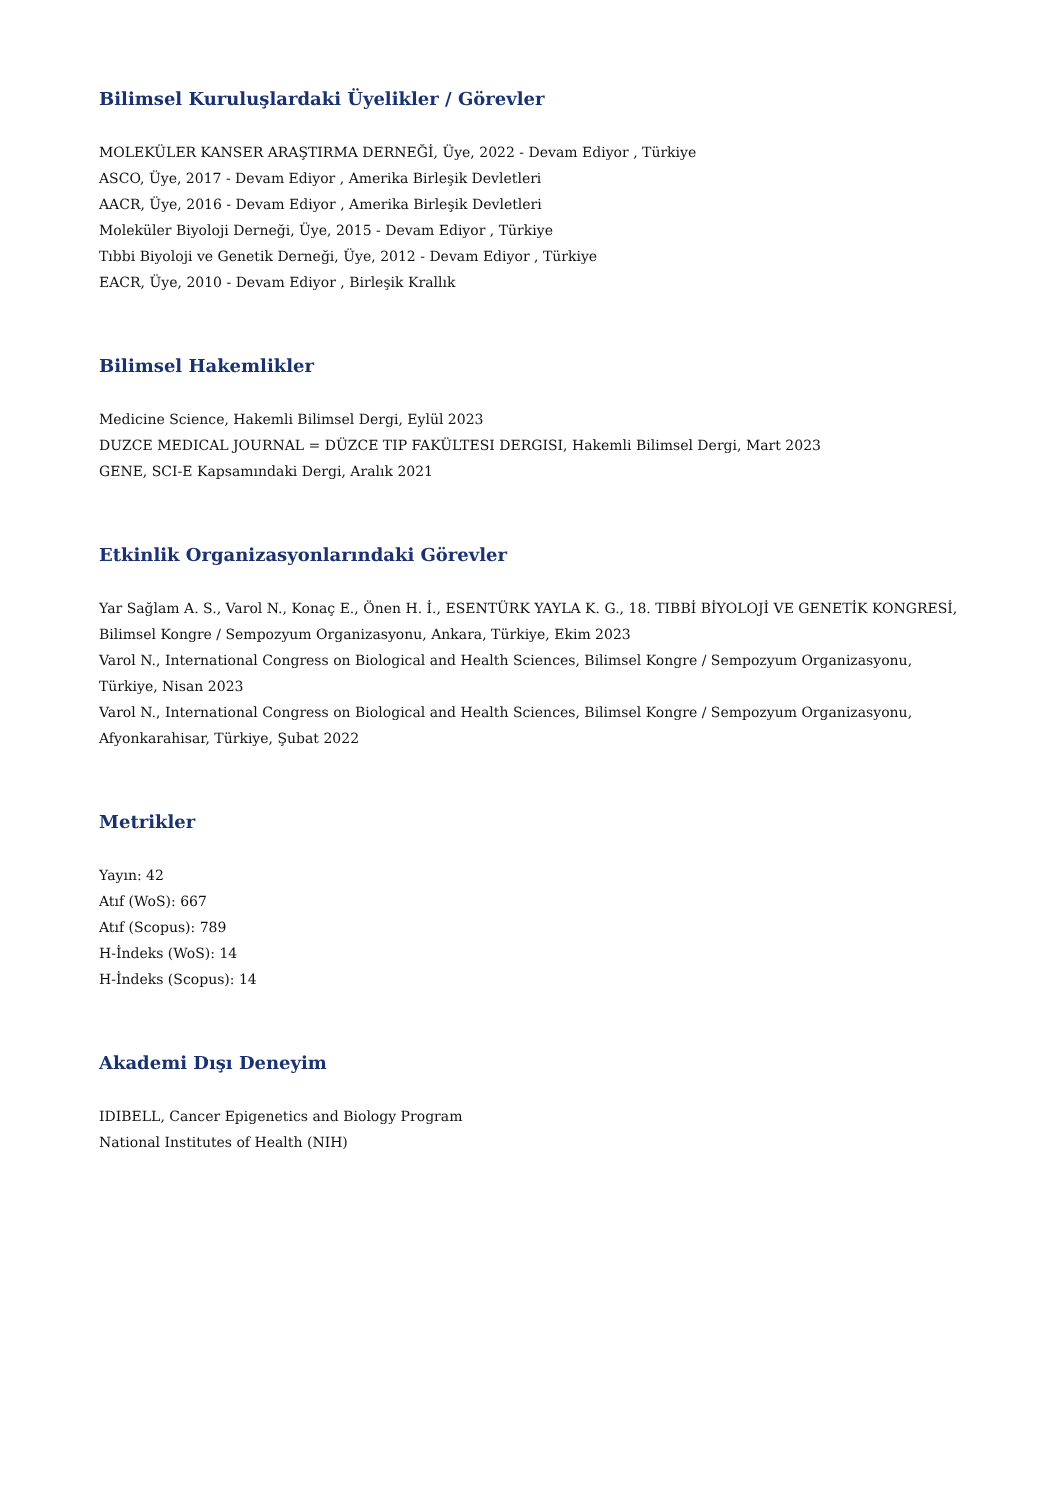Bilimsel Kuruluşlardaki Üyelikler / Görevler
MOLEKÜLER KANSER ARAŞTIRMA DERNEĞİ, Üye, 2022 - Devam Ediyor , Türkiye
ASCO, Üye, 2017 - Devam Ediyor , Amerika Birleşik Devletleri
AACR, Üye, 2016 - Devam Ediyor , Amerika Birleşik Devletleri
Moleküler Biyoloji Derneği, Üye, 2015 - Devam Ediyor , Türkiye
Tıbbi Biyoloji ve Genetik Derneği, Üye, 2012 - Devam Ediyor , Türkiye
EACR, Üye, 2010 - Devam Ediyor , Birleşik Krallık
Bilimsel Hakemlikler
Medicine Science, Hakemli Bilimsel Dergi, Eylül 2023
DUZCE MEDICAL JOURNAL = DÜZCE TIP FAKÜLTESI DERGISI, Hakemli Bilimsel Dergi, Mart 2023
GENE, SCI-E Kapsamındaki Dergi, Aralık 2021
Etkinlik Organizasyonlarındaki Görevler
Yar Sağlam A. S., Varol N., Konaç E., Önen H. İ., ESENTÜRK YAYLA K. G., 18. TIBBİ BİYOLOJİ VE GENETİK KONGRESİ, Bilimsel Kongre / Sempozyum Organizasyonu, Ankara, Türkiye, Ekim 2023
Varol N., International Congress on Biological and Health Sciences, Bilimsel Kongre / Sempozyum Organizasyonu, Türkiye, Nisan 2023
Varol N., International Congress on Biological and Health Sciences, Bilimsel Kongre / Sempozyum Organizasyonu, Afyonkarahisar, Türkiye, Şubat 2022
Metrikler
Yayın: 42
Atıf (WoS): 667
Atıf (Scopus): 789
H-İndeks (WoS): 14
H-İndeks (Scopus): 14
Akademi Dışı Deneyim
IDIBELL, Cancer Epigenetics and Biology Program
National Institutes of Health (NIH)